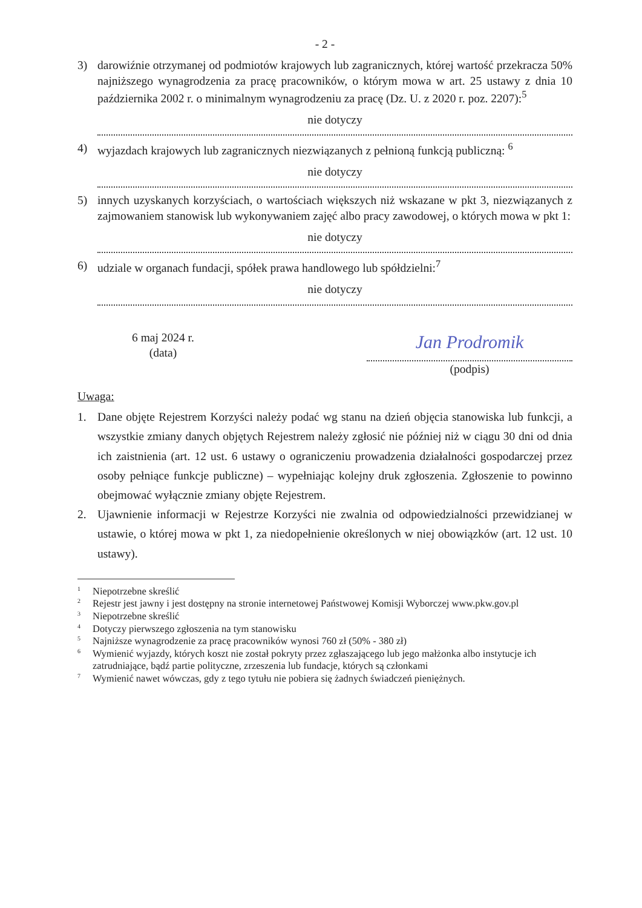- 2 -
3) darowiźnie otrzymanej od podmiotów krajowych lub zagranicznych, której wartość przekracza 50% najniższego wynagrodzenia za pracę pracowników, o którym mowa w art. 25 ustawy z dnia 10 października 2002 r. o minimalnym wynagrodzeniu za pracę (Dz. U. z 2020 r. poz. 2207):<sup>5</sup>
nie dotyczy
4) wyjazdach krajowych lub zagranicznych niezwiązanych z pełnioną funkcją publiczną: <sup>6</sup>
nie dotyczy
5) innych uzyskanych korzyściach, o wartościach większych niż wskazane w pkt 3, niezwiązanych z zajmowaniem stanowisk lub wykonywaniem zajęć albo pracy zawodowej, o których mowa w pkt 1:
nie dotyczy
6) udziale w organach fundacji, spółek prawa handlowego lub spółdzielni:<sup>7</sup>
nie dotyczy
6 maj 2024 r.
(data)
Jan Prodromik
(podpis)
Uwaga:
1. Dane objęte Rejestrem Korzyści należy podać wg stanu na dzień objęcia stanowiska lub funkcji, a wszystkie zmiany danych objętych Rejestrem należy zgłosić nie później niż w ciągu 30 dni od dnia ich zaistnienia (art. 12 ust. 6 ustawy o ograniczeniu prowadzenia działalności gospodarczej przez osoby pełniące funkcje publiczne) – wypełniając kolejny druk zgłoszenia. Zgłoszenie to powinno obejmować wyłącznie zmiany objęte Rejestrem.
2. Ujawnienie informacji w Rejestrze Korzyści nie zwalnia od odpowiedzialności przewidzianej w ustawie, o której mowa w pkt 1, za niedopełnienie określonych w niej obowiązków (art. 12 ust. 10 ustawy).
<sup>1</sup> Niepotrzebne skreślić
<sup>2</sup> Rejestr jest jawny i jest dostępny na stronie internetowej Państwowej Komisji Wyborczej www.pkw.gov.pl
<sup>3</sup> Niepotrzebne skreślić
<sup>4</sup> Dotyczy pierwszego zgłoszenia na tym stanowisku
<sup>5</sup> Najniższe wynagrodzenie za pracę pracowników wynosi 760 zł (50% - 380 zł)
<sup>6</sup> Wymienić wyjazdy, których koszt nie został pokryty przez zgłaszającego lub jego małżonka albo instytucje ich zatrudniające, bądź partie polityczne, zrzeszenia lub fundacje, których są członkami
<sup>7</sup> Wymienić nawet wówczas, gdy z tego tytułu nie pobiera się żadnych świadczeń pieniężnych.